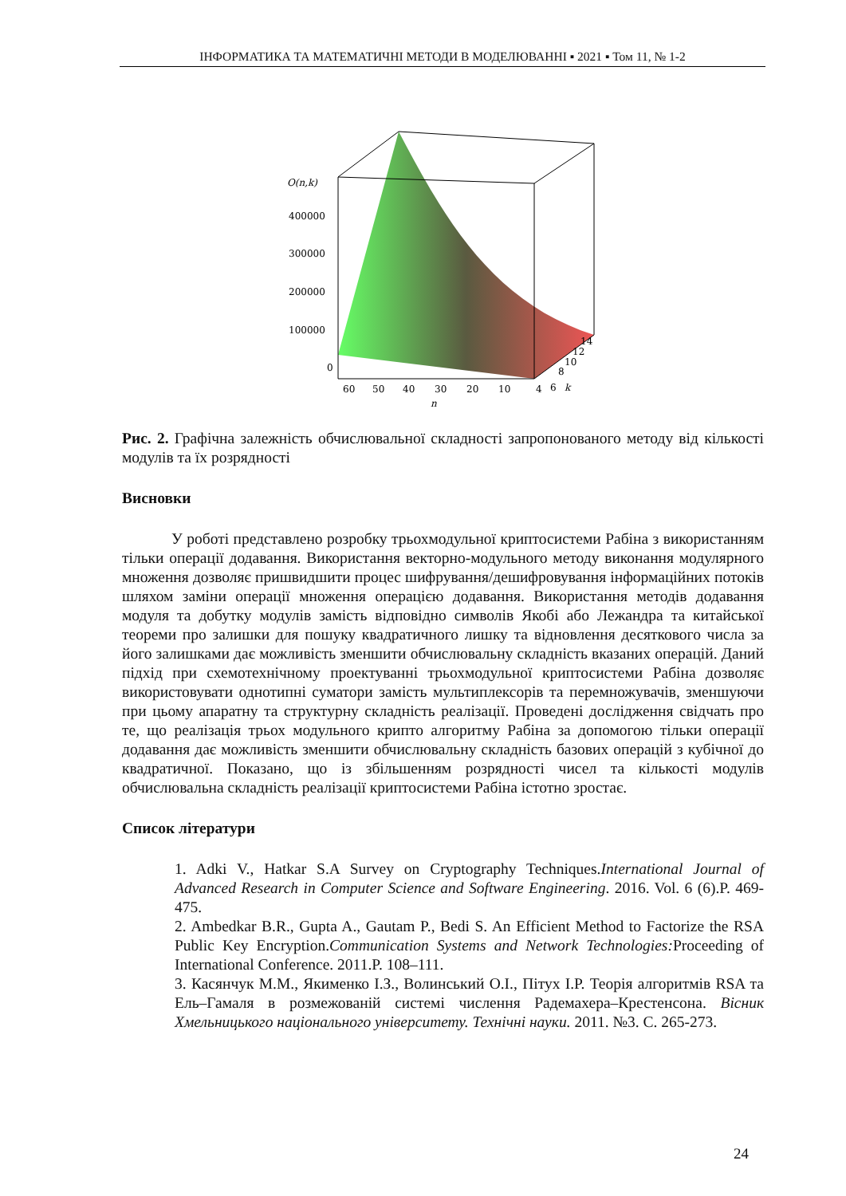ІНФОРМАТИКА ТА МАТЕМАТИЧНІ МЕТОДИ В МОДЕЛЮВАННІ ▪ 2021 ▪ Том 11, № 1-2
O(n,k)
400000
300000
200000
100000
0
60
50
40
30
20
10
4
6
k
8
10
12
14
n
Рис. 2. Графічна залежність обчислювальної складності запропонованого методу від кількості модулів та їх розрядності
Висновки
У роботі представлено розробку трьохмодульної криптосистеми Рабіна з використанням тільки операції додавання. Використання векторно-модульного методу виконання модулярного множення дозволяє пришвидшити процес шифрування/дешифровування інформаційних потоків шляхом заміни операції множення операцією додавання. Використання методів додавання модуля та добутку модулів замість відповідно символів Якобі або Лежандра та китайської теореми про залишки для пошуку квадратичного лишку та відновлення десяткового числа за його залишками дає можливість зменшити обчислювальну складність вказаних операцій. Даний підхід при схемотехнічному проектуванні трьохмодульної криптосистеми Рабіна дозволяє використовувати однотипні суматори замість мультиплексорів та перемножувачів, зменшуючи при цьому апаратну та структурну складність реалізації. Проведені дослідження свідчать про те, що реалізація трьох модульного крипто алгоритму Рабіна за допомогою тільки операції додавання дає можливість зменшити обчислювальну складність базових операцій з кубічної до квадратичної. Показано, що із збільшенням розрядності чисел та кількості модулів обчислювальна складність реалізації криптосистеми Рабіна істотно зростає.
Список літератури
1. Adki V., Hatkar S.A Survey on Cryptography Techniques.International Journal of Advanced Research in Computer Science and Software Engineering. 2016. Vol. 6 (6).P. 469-475.
2. Ambedkar B.R., Gupta A., Gautam P., Bedi S. An Efficient Method to Factorize the RSA Public Key Encryption.Communication Systems and Network Technologies: Proceeding of International Conference. 2011.P. 108–111.
3. Касянчук М.М., Якименко І.З., Волинський О.І., Пітух І.Р. Теорія алгоритмів RSA та Ель–Гамаля в розмежованій системі числення Радемахера–Крестенсона. Вісник Хмельницького національного університету. Технічні науки. 2011. №3. С. 265-273.
24